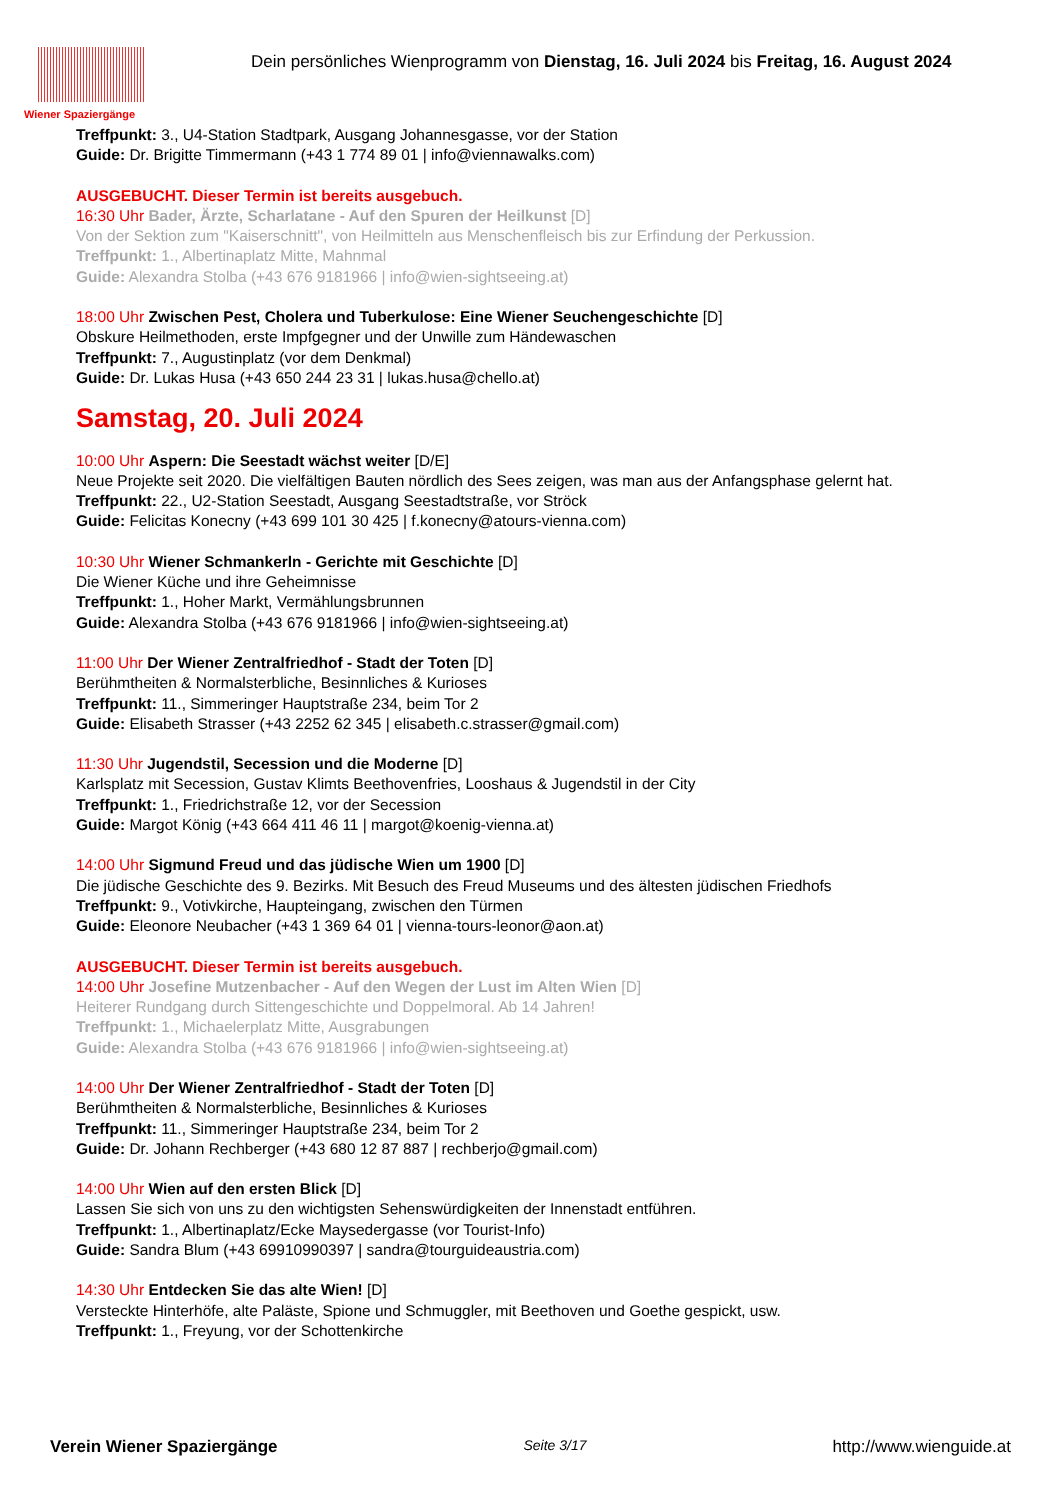Wiener Spaziergänge
Dein persönliches Wienprogramm von Dienstag, 16. Juli 2024 bis Freitag, 16. August 2024
Treffpunkt: 3., U4-Station Stadtpark, Ausgang Johannesgasse, vor der Station
Guide: Dr. Brigitte Timmermann (+43 1 774 89 01 | info@viennawalks.com)
AUSGEBUCHT. Dieser Termin ist bereits ausgebuch.
16:30 Uhr Bader, Ärzte, Scharlatane - Auf den Spuren der Heilkunst [D]
Von der Sektion zum "Kaiserschnitt", von Heilmitteln aus Menschenfleisch bis zur Erfindung der Perkussion.
Treffpunkt: 1., Albertinaplatz Mitte, Mahnmal
Guide: Alexandra Stolba (+43 676 9181966 | info@wien-sightseeing.at)
18:00 Uhr Zwischen Pest, Cholera und Tuberkulose: Eine Wiener Seuchengeschichte [D]
Obskure Heilmethoden, erste Impfgegner und der Unwille zum Händewaschen
Treffpunkt: 7., Augustinplatz (vor dem Denkmal)
Guide: Dr. Lukas Husa (+43 650 244 23 31 | lukas.husa@chello.at)
Samstag, 20. Juli 2024
10:00 Uhr Aspern: Die Seestadt wächst weiter [D/E]
Neue Projekte seit 2020. Die vielfältigen Bauten nördlich des Sees zeigen, was man aus der Anfangsphase gelernt hat.
Treffpunkt: 22., U2-Station Seestadt, Ausgang Seestadtstraße, vor Ströck
Guide: Felicitas Konecny (+43 699 101 30 425 | f.konecny@atours-vienna.com)
10:30 Uhr Wiener Schmankerln - Gerichte mit Geschichte [D]
Die Wiener Küche und ihre Geheimnisse
Treffpunkt: 1., Hoher Markt, Vermählungsbrunnen
Guide: Alexandra Stolba (+43 676 9181966 | info@wien-sightseeing.at)
11:00 Uhr Der Wiener Zentralfriedhof - Stadt der Toten [D]
Berühmtheiten & Normalsterbliche, Besinnliches & Kurioses
Treffpunkt: 11., Simmeringer Hauptstraße 234, beim Tor 2
Guide: Elisabeth Strasser (+43 2252 62 345 | elisabeth.c.strasser@gmail.com)
11:30 Uhr Jugendstil, Secession und die Moderne [D]
Karlsplatz mit Secession, Gustav Klimts Beethovenfries, Looshaus & Jugendstil in der City
Treffpunkt: 1., Friedrichstraße 12, vor der Secession
Guide: Margot König (+43 664 411 46 11 | margot@koenig-vienna.at)
14:00 Uhr Sigmund Freud und das jüdische Wien um 1900 [D]
Die jüdische Geschichte des 9. Bezirks. Mit Besuch des Freud Museums und des ältesten jüdischen Friedhofs
Treffpunkt: 9., Votivkirche, Haupteingang, zwischen den Türmen
Guide: Eleonore Neubacher (+43 1 369 64 01 | vienna-tours-leonor@aon.at)
AUSGEBUCHT. Dieser Termin ist bereits ausgebuch.
14:00 Uhr Josefine Mutzenbacher - Auf den Wegen der Lust im Alten Wien [D]
Heiterer Rundgang durch Sittengeschichte und Doppelmoral. Ab 14 Jahren!
Treffpunkt: 1., Michaelerplatz Mitte, Ausgrabungen
Guide: Alexandra Stolba (+43 676 9181966 | info@wien-sightseeing.at)
14:00 Uhr Der Wiener Zentralfriedhof - Stadt der Toten [D]
Berühmtheiten & Normalsterbliche, Besinnliches & Kurioses
Treffpunkt: 11., Simmeringer Hauptstraße 234, beim Tor 2
Guide: Dr. Johann Rechberger (+43 680 12 87 887 | rechberjo@gmail.com)
14:00 Uhr Wien auf den ersten Blick [D]
Lassen Sie sich von uns zu den wichtigsten Sehenswürdigkeiten der Innenstadt entführen.
Treffpunkt: 1., Albertinaplatz/Ecke Maysedergasse (vor Tourist-Info)
Guide: Sandra Blum (+43 69910990397 | sandra@tourguideaustria.com)
14:30 Uhr Entdecken Sie das alte Wien! [D]
Versteckte Hinterhöfe, alte Paläste, Spione und Schmuggler, mit Beethoven und Goethe gespickt, usw.
Treffpunkt: 1., Freyung, vor der Schottenkirche
Verein Wiener Spaziergänge Seite 3/17 http://www.wienguide.at